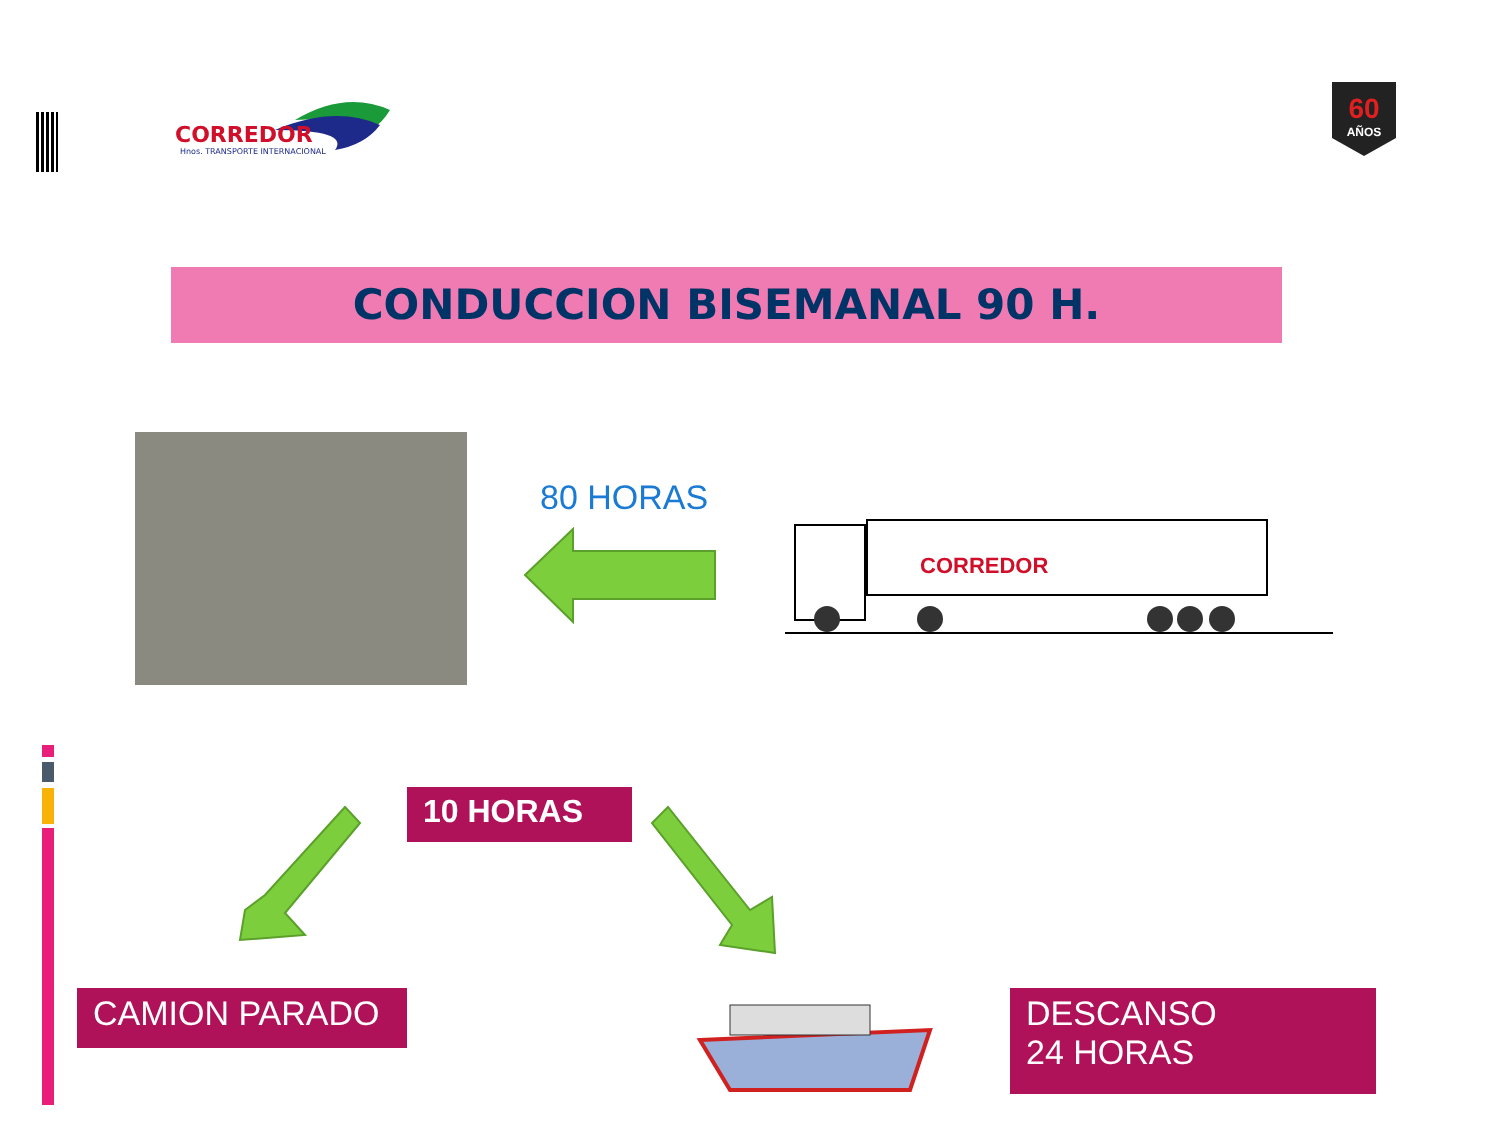CORREDOR
Hnos. TRANSPORTE INTERNACIONAL
60
AÑOS
CONDUCCION BISEMANAL 90 H.
80 HORAS
CORREDOR
10 HORAS
CAMION PARADO
DESCANSO
24 HORAS